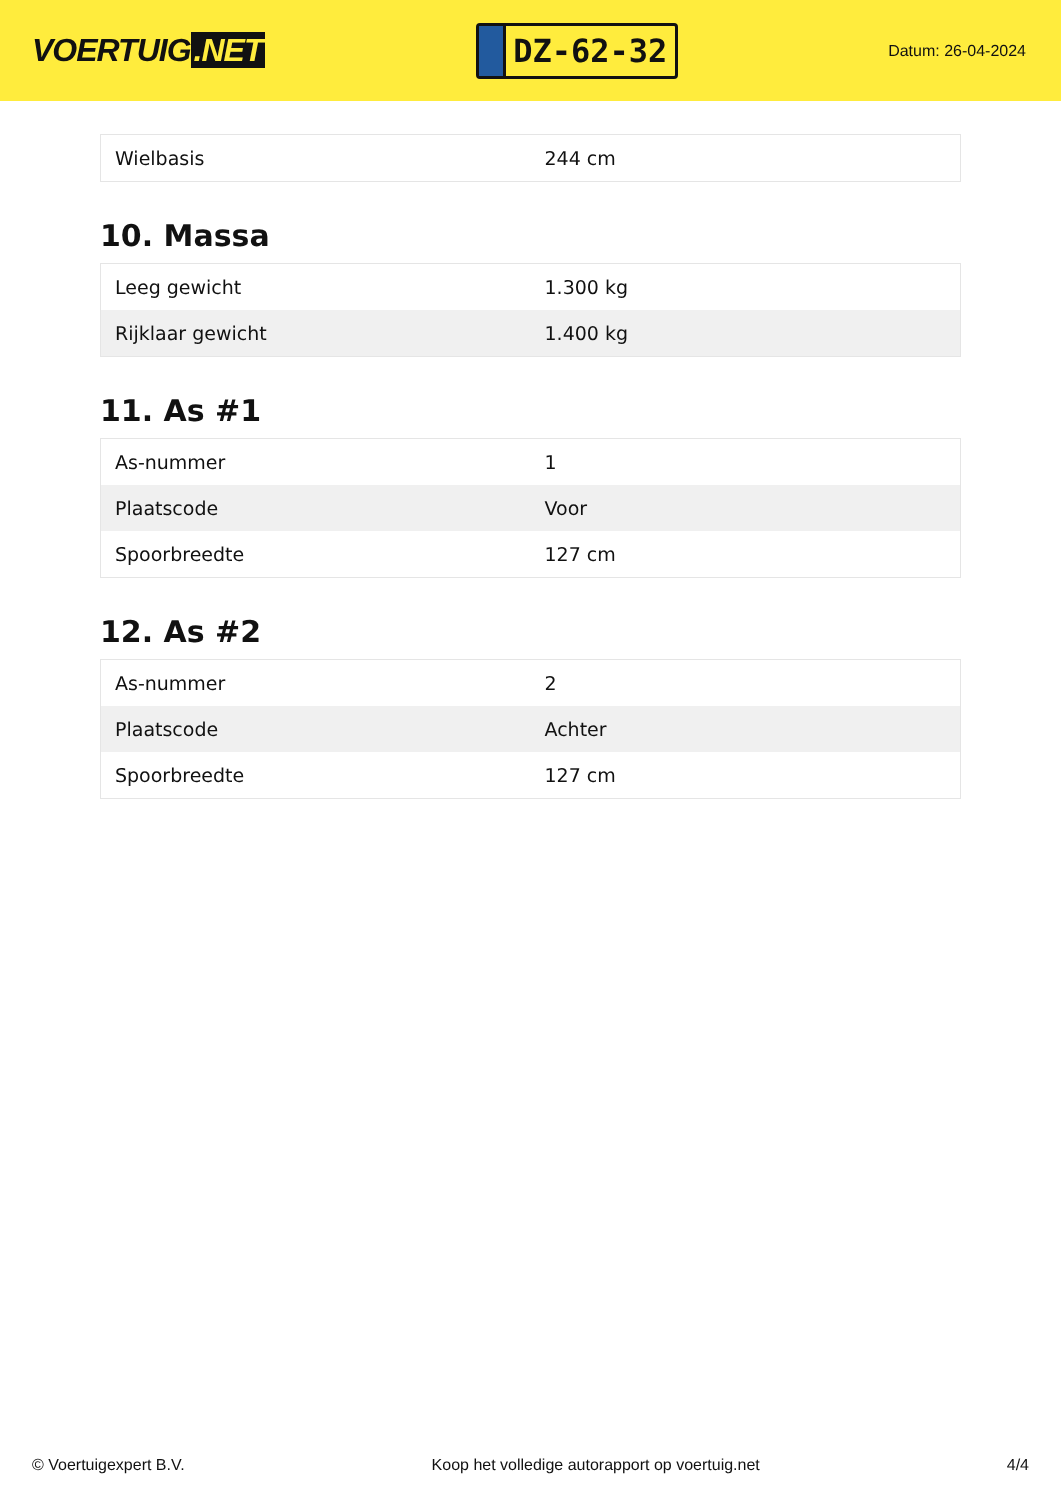VOERTUIG.NET
DZ-62-32
Datum: 26-04-2024
| Wielbasis | 244 cm |
10. Massa
| Leeg gewicht | 1.300 kg |
| Rijklaar gewicht | 1.400 kg |
11. As #1
| As-nummer | 1 |
| Plaatscode | Voor |
| Spoorbreedte | 127 cm |
12. As #2
| As-nummer | 2 |
| Plaatscode | Achter |
| Spoorbreedte | 127 cm |
© Voertuigexpert B.V. Koop het volledige autorapport op voertuig.net 4/4